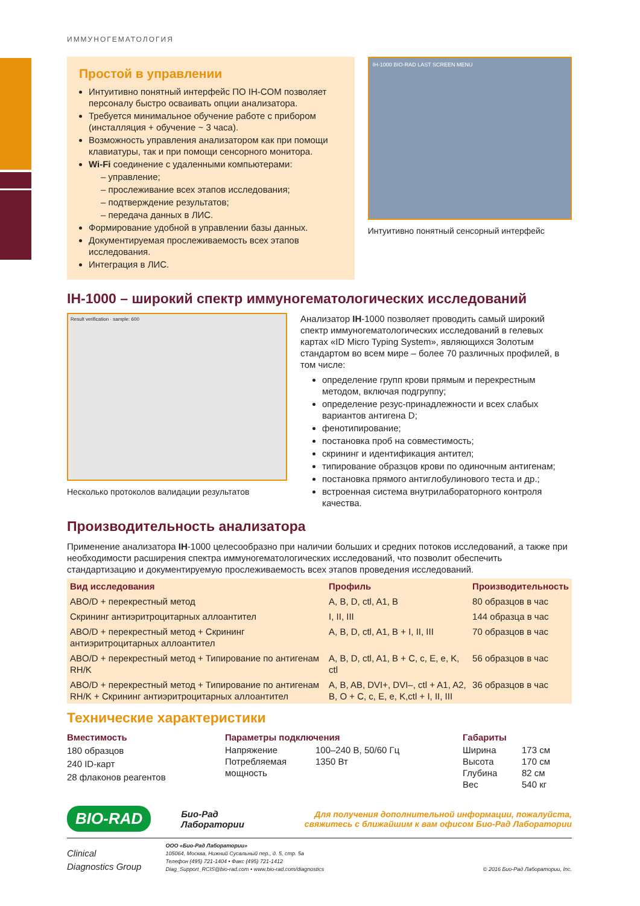ИММУНОГЕМАТОЛОГИЯ
Простой в управлении
Интуитивно понятный интерфейс ПО IH-COM позволяет персоналу быстро осваивать опции анализатора.
Требуется минимальное обучение работе с прибором (инсталляция + обучение ~ 3 часа).
Возможность управления анализатором как при помощи клавиатуры, так и при помощи сенсорного монитора.
Wi-Fi соединение с удаленными компьютерами:
– управление;
– прослеживание всех этапов исследования;
– подтверждение результатов;
– передача данных в ЛИС.
Формирование удобной в управлении базы данных.
Документируемая прослеживаемость всех этапов исследования.
Интеграция в ЛИС.
IH-1000 BIO-RAD LAST SCREEN MENU
Интуитивно понятный сенсорный интерфейс
IH-1000 – широкий спектр иммуногематологических исследований
Result verification · sample: 600
Несколько протоколов валидации результатов
Анализатор IH-1000 позволяет проводить самый широкий спектр иммуногематологических исследований в гелевых картах «ID Micro Typing System», являющихся Золотым стандартом во всем мире – более 70 различных профилей, в том числе:
определение групп крови прямым и перекрестным методом, включая подгруппу;
определение резус-принадлежности и всех слабых вариантов антигена D;
фенотипирование;
постановка проб на совместимость;
скрининг и идентификация антител;
типирование образцов крови по одиночным антигенам;
постановка прямого антиглобулинового теста и др.;
встроенная система внутрилабораторного контроля качества.
Производительность анализатора
Применение анализатора IH-1000 целесообразно при наличии больших и средних потоков исследований, а также при необходимости расширения спектра иммуногематологических исследований, что позволит обеспечить стандартизацию и документируемую прослеживаемость всех этапов проведения исследований.
| Вид исследования | Профиль | Производительность |
| --- | --- | --- |
| ABO/D + перекрестный метод | A, B, D, ctl, A1, B | 80 образцов в час |
| Скрининг антиэритроцитарных аллоантител | I, II, III | 144 образца в час |
| ABO/D + перекрестный метод + Скрининг антиэритроцитарных аллоантител | A, B, D, ctl, A1, B + I, II, III | 70 образцов в час |
| ABO/D + перекрестный метод + Типирование по антигенам RH/K | A, B, D, ctl, A1, B + C, c, E, e, K, ctl | 56 образцов в час |
| ABO/D + перекрестный метод + Типирование по антигенам RH/K + Скрининг антиэритроцитарных аллоантител | A, B, AB, DVI+, DVI–, ctl + A1, A2, B, O + C, c, E, e, K,ctl + I, II, III | 36 образцов в час |
Технические характеристики
Вместимость
180 образцов
240 ID-карт
28 флаконов реагентов
Параметры подключения
| Напряжение | 100–240 В, 50/60 Гц |
| Потребляемая мощность | 1350 Вт |
Габариты
| Ширина | 173 см |
| Высота | 170 см |
| Глубина | 82 см |
| Вес | 540 кг |
BIO-RAD Био-Рад
Лаборатории Для получения дополнительной информации, пожалуйста,
свяжитесь с ближайшим к вам офисом Био-Рад Лаборатории
Clinical
Diagnostics Group
ООО «Био-Рад Лаборатории»
105064, Москва, Нижний Сусальный пер., д. 5, стр. 5а
Телефон (495) 721-1404 • Факс (495) 721-1412
Diag_Support_RCIS@bio-rad.com • www.bio-rad.com/diagnostics
© 2016 Био-Рад Лаборатории, Inc.